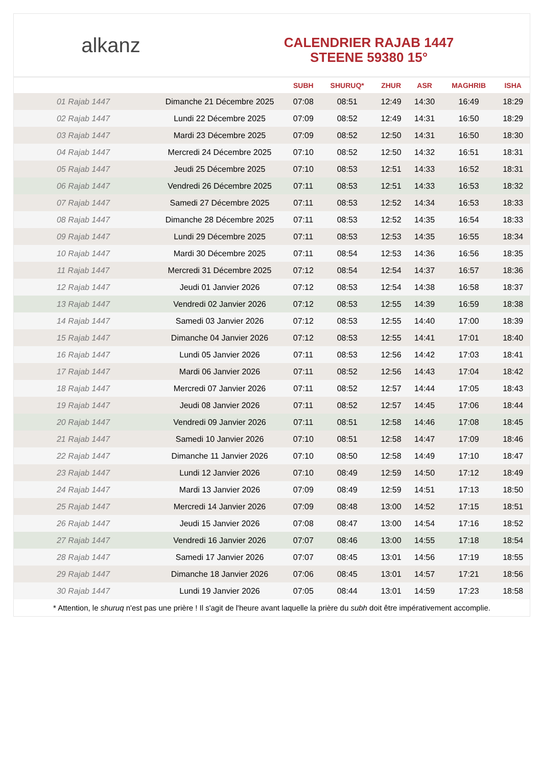alkanz
CALENDRIER RAJAB 1447
STEENE 59380 15°
| | | SUBH | SHURUQ* | ZHUR | ASR | MAGHRIB | ISHA |
| --- | --- | --- | --- | --- | --- | --- | --- |
| 01 Rajab 1447 | Dimanche 21 Décembre 2025 | 07:08 | 08:51 | 12:49 | 14:30 | 16:49 | 18:29 |
| 02 Rajab 1447 | Lundi 22 Décembre 2025 | 07:09 | 08:52 | 12:49 | 14:31 | 16:50 | 18:29 |
| 03 Rajab 1447 | Mardi 23 Décembre 2025 | 07:09 | 08:52 | 12:50 | 14:31 | 16:50 | 18:30 |
| 04 Rajab 1447 | Mercredi 24 Décembre 2025 | 07:10 | 08:52 | 12:50 | 14:32 | 16:51 | 18:31 |
| 05 Rajab 1447 | Jeudi 25 Décembre 2025 | 07:10 | 08:53 | 12:51 | 14:33 | 16:52 | 18:31 |
| 06 Rajab 1447 | Vendredi 26 Décembre 2025 | 07:11 | 08:53 | 12:51 | 14:33 | 16:53 | 18:32 |
| 07 Rajab 1447 | Samedi 27 Décembre 2025 | 07:11 | 08:53 | 12:52 | 14:34 | 16:53 | 18:33 |
| 08 Rajab 1447 | Dimanche 28 Décembre 2025 | 07:11 | 08:53 | 12:52 | 14:35 | 16:54 | 18:33 |
| 09 Rajab 1447 | Lundi 29 Décembre 2025 | 07:11 | 08:53 | 12:53 | 14:35 | 16:55 | 18:34 |
| 10 Rajab 1447 | Mardi 30 Décembre 2025 | 07:11 | 08:54 | 12:53 | 14:36 | 16:56 | 18:35 |
| 11 Rajab 1447 | Mercredi 31 Décembre 2025 | 07:12 | 08:54 | 12:54 | 14:37 | 16:57 | 18:36 |
| 12 Rajab 1447 | Jeudi 01 Janvier 2026 | 07:12 | 08:53 | 12:54 | 14:38 | 16:58 | 18:37 |
| 13 Rajab 1447 | Vendredi 02 Janvier 2026 | 07:12 | 08:53 | 12:55 | 14:39 | 16:59 | 18:38 |
| 14 Rajab 1447 | Samedi 03 Janvier 2026 | 07:12 | 08:53 | 12:55 | 14:40 | 17:00 | 18:39 |
| 15 Rajab 1447 | Dimanche 04 Janvier 2026 | 07:12 | 08:53 | 12:55 | 14:41 | 17:01 | 18:40 |
| 16 Rajab 1447 | Lundi 05 Janvier 2026 | 07:11 | 08:53 | 12:56 | 14:42 | 17:03 | 18:41 |
| 17 Rajab 1447 | Mardi 06 Janvier 2026 | 07:11 | 08:52 | 12:56 | 14:43 | 17:04 | 18:42 |
| 18 Rajab 1447 | Mercredi 07 Janvier 2026 | 07:11 | 08:52 | 12:57 | 14:44 | 17:05 | 18:43 |
| 19 Rajab 1447 | Jeudi 08 Janvier 2026 | 07:11 | 08:52 | 12:57 | 14:45 | 17:06 | 18:44 |
| 20 Rajab 1447 | Vendredi 09 Janvier 2026 | 07:11 | 08:51 | 12:58 | 14:46 | 17:08 | 18:45 |
| 21 Rajab 1447 | Samedi 10 Janvier 2026 | 07:10 | 08:51 | 12:58 | 14:47 | 17:09 | 18:46 |
| 22 Rajab 1447 | Dimanche 11 Janvier 2026 | 07:10 | 08:50 | 12:58 | 14:49 | 17:10 | 18:47 |
| 23 Rajab 1447 | Lundi 12 Janvier 2026 | 07:10 | 08:49 | 12:59 | 14:50 | 17:12 | 18:49 |
| 24 Rajab 1447 | Mardi 13 Janvier 2026 | 07:09 | 08:49 | 12:59 | 14:51 | 17:13 | 18:50 |
| 25 Rajab 1447 | Mercredi 14 Janvier 2026 | 07:09 | 08:48 | 13:00 | 14:52 | 17:15 | 18:51 |
| 26 Rajab 1447 | Jeudi 15 Janvier 2026 | 07:08 | 08:47 | 13:00 | 14:54 | 17:16 | 18:52 |
| 27 Rajab 1447 | Vendredi 16 Janvier 2026 | 07:07 | 08:46 | 13:00 | 14:55 | 17:18 | 18:54 |
| 28 Rajab 1447 | Samedi 17 Janvier 2026 | 07:07 | 08:45 | 13:01 | 14:56 | 17:19 | 18:55 |
| 29 Rajab 1447 | Dimanche 18 Janvier 2026 | 07:06 | 08:45 | 13:01 | 14:57 | 17:21 | 18:56 |
| 30 Rajab 1447 | Lundi 19 Janvier 2026 | 07:05 | 08:44 | 13:01 | 14:59 | 17:23 | 18:58 |
* Attention, le shuruq n'est pas une prière ! Il s'agit de l'heure avant laquelle la prière du subh doit être impérativement accomplie.